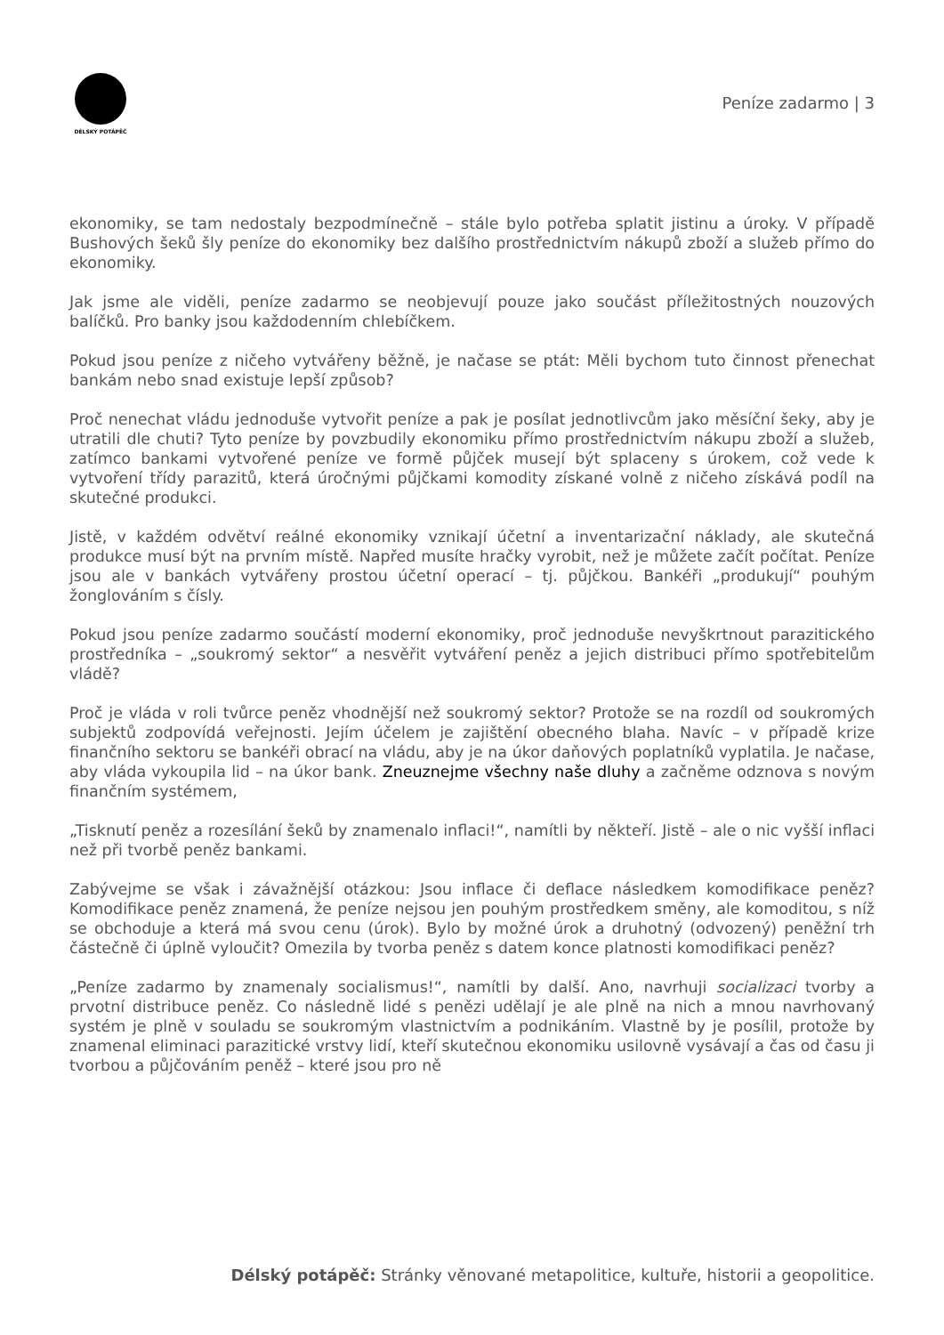DÉLSKÝ POTÁPĚČ
Peníze zadarmo | 3
ekonomiky, se tam nedostaly bezpodmínečně – stále bylo potřeba splatit jistinu a úroky. V případě Bushových šeků šly peníze do ekonomiky bez dalšího prostřednictvím nákupů zboží a služeb přímo do ekonomiky.
Jak jsme ale viděli, peníze zadarmo se neobjevují pouze jako součást příležitostných nouzových balíčků. Pro banky jsou každodenním chlebíčkem.
Pokud jsou peníze z ničeho vytvářeny běžně, je načase se ptát: Měli bychom tuto činnost přenechat bankám nebo snad existuje lepší způsob?
Proč nenechat vládu jednoduše vytvořit peníze a pak je posílat jednotlivcům jako měsíční šeky, aby je utratili dle chuti? Tyto peníze by povzbudily ekonomiku přímo prostřednictvím nákupu zboží a služeb, zatímco bankami vytvořené peníze ve formě půjček musejí být splaceny s úrokem, což vede k vytvoření třídy parazitů, která úročnými půjčkami komodity získané volně z ničeho získává podíl na skutečné produkci.
Jistě, v každém odvětví reálné ekonomiky vznikají účetní a inventarizační náklady, ale skutečná produkce musí být na prvním místě. Napřed musíte hračky vyrobit, než je můžete začít počítat. Peníze jsou ale v bankách vytvářeny prostou účetní operací – tj. půjčkou. Bankéři „produkují“ pouhým žonglováním s čísly.
Pokud jsou peníze zadarmo součástí moderní ekonomiky, proč jednoduše nevyškrtnout parazitického prostředníka – „soukromý sektor“ a nesvěřit vytváření peněz a jejich distribuci přímo spotřebitelům vládě?
Proč je vláda v roli tvůrce peněz vhodnější než soukromý sektor? Protože se na rozdíl od soukromých subjektů zodpovídá veřejnosti. Jejím účelem je zajištění obecného blaha. Navíc – v případě krize finančního sektoru se bankéři obrací na vládu, aby je na úkor daňových poplatníků vyplatila. Je načase, aby vláda vykoupila lid – na úkor bank. Zneuznejme všechny naše dluhy a začněme odznova s novým finančním systémem,
„Tisknutí peněz a rozesílání šeků by znamenalo inflaci!“, namítli by někteří. Jistě – ale o nic vyšší inflaci než při tvorbě peněz bankami.
Zabývejme se však i závažnější otázkou: Jsou inflace či deflace následkem komodifikace peněz? Komodifikace peněz znamená, že peníze nejsou jen pouhým prostředkem směny, ale komoditou, s níž se obchoduje a která má svou cenu (úrok). Bylo by možné úrok a druhotný (odvozený) peněžní trh částečně či úplně vyloučit? Omezila by tvorba peněz s datem konce platnosti komodifikaci peněz?
„Peníze zadarmo by znamenaly socialismus!“, namítli by další. Ano, navrhuji socializaci tvorby a prvotní distribuce peněz. Co následně lidé s penězi udělají je ale plně na nich a mnou navrhovaný systém je plně v souladu se soukromým vlastnictvím a podnikáním. Vlastně by je posílil, protože by znamenal eliminaci parazitické vrstvy lidí, kteří skutečnou ekonomiku usilovně vysávají a čas od času ji tvorbou a půjčováním peněž – které jsou pro ně
Délský potápěč: Stránky věnované metapolitice, kultuře, historii a geopolitice.